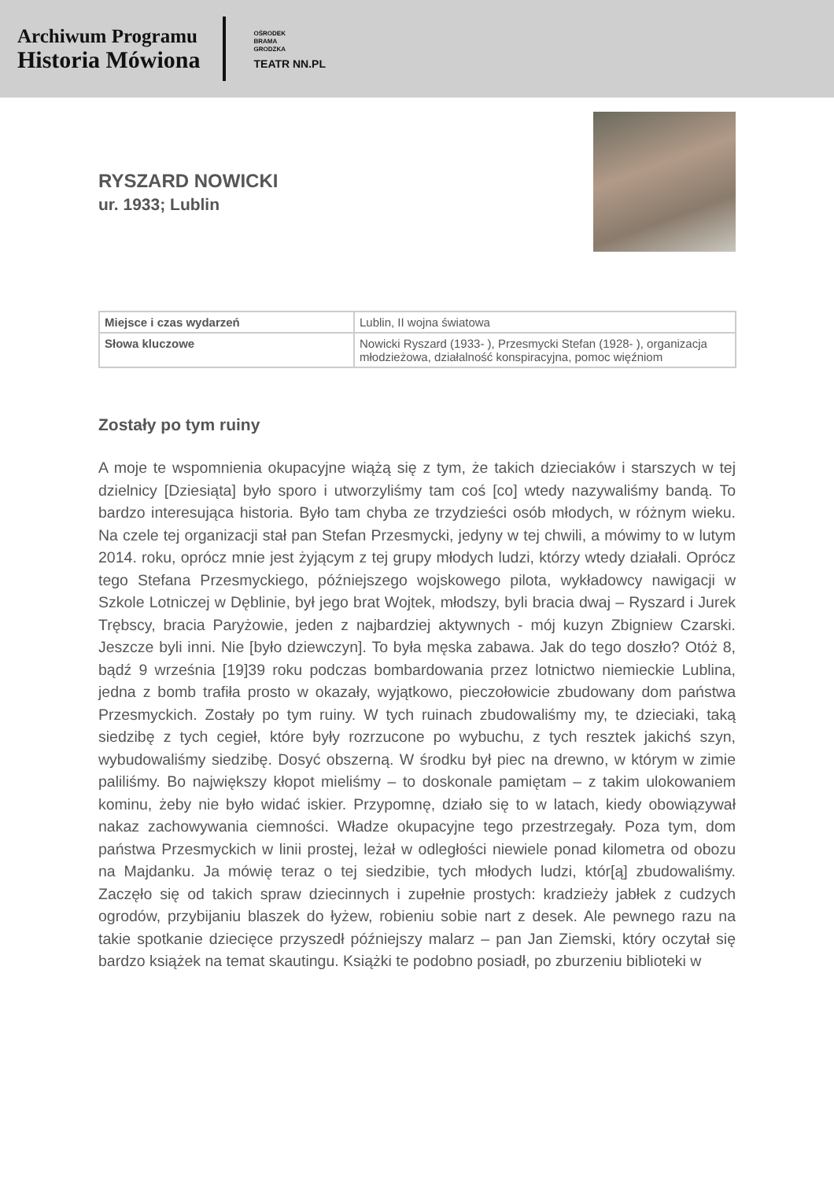Archiwum Programu
Historia Mówiona
OŚRODEK
BRAMA
GRODZKA
TEATR NN.PL
RYSZARD NOWICKI
ur. 1933; Lublin
| Miejsce i czas wydarzeń | Lublin, II wojna światowa |
| Słowa kluczowe | Nowicki Ryszard (1933- ), Przesmycki Stefan (1928- ), organizacja młodzieżowa, działalność konspiracyjna, pomoc więźniom |
Zostały po tym ruiny
A moje te wspomnienia okupacyjne wiążą się z tym, że takich dzieciaków i starszych w tej dzielnicy [Dziesiąta] było sporo i utworzyliśmy tam coś [co] wtedy nazywaliśmy bandą. To bardzo interesująca historia. Było tam chyba ze trzydzieści osób młodych, w różnym wieku. Na czele tej organizacji stał pan Stefan Przesmycki, jedyny w tej chwili, a mówimy to w lutym 2014. roku, oprócz mnie jest żyjącym z tej grupy młodych ludzi, którzy wtedy działali. Oprócz tego Stefana Przesmyckiego, późniejszego wojskowego pilota, wykładowcy nawigacji w Szkole Lotniczej w Dęblinie, był jego brat Wojtek, młodszy, byli bracia dwaj – Ryszard i Jurek Trębscy, bracia Paryżowie, jeden z najbardziej aktywnych - mój kuzyn Zbigniew Czarski. Jeszcze byli inni. Nie [było dziewczyn]. To była męska zabawa. Jak do tego doszło? Otóż 8, bądź 9 września [19]39 roku podczas bombardowania przez lotnictwo niemieckie Lublina, jedna z bomb trafiła prosto w okazały, wyjątkowo, pieczołowicie zbudowany dom państwa Przesmyckich. Zostały po tym ruiny. W tych ruinach zbudowaliśmy my, te dzieciaki, taką siedzibę z tych cegieł, które były rozrzucone po wybuchu, z tych resztek jakichś szyn, wybudowaliśmy siedzibę. Dosyć obszerną. W środku był piec na drewno, w którym w zimie paliliśmy. Bo największy kłopot mieliśmy – to doskonale pamiętam – z takim ulokowaniem kominu, żeby nie było widać iskier. Przypomnę, działo się to w latach, kiedy obowiązywał nakaz zachowywania ciemności. Władze okupacyjne tego przestrzegały. Poza tym, dom państwa Przesmyckich w linii prostej, leżał w odległości niewiele ponad kilometra od obozu na Majdanku. Ja mówię teraz o tej siedzibie, tych młodych ludzi, któr[ą] zbudowaliśmy. Zaczęło się od takich spraw dziecinnych i zupełnie prostych: kradzieży jabłek z cudzych ogrodów, przybijaniu blaszek do łyżew, robieniu sobie nart z desek. Ale pewnego razu na takie spotkanie dziecięce przyszedł późniejszy malarz – pan Jan Ziemski, który oczytał się bardzo książek na temat skautingu. Książki te podobno posiadł, po zburzeniu biblioteki w